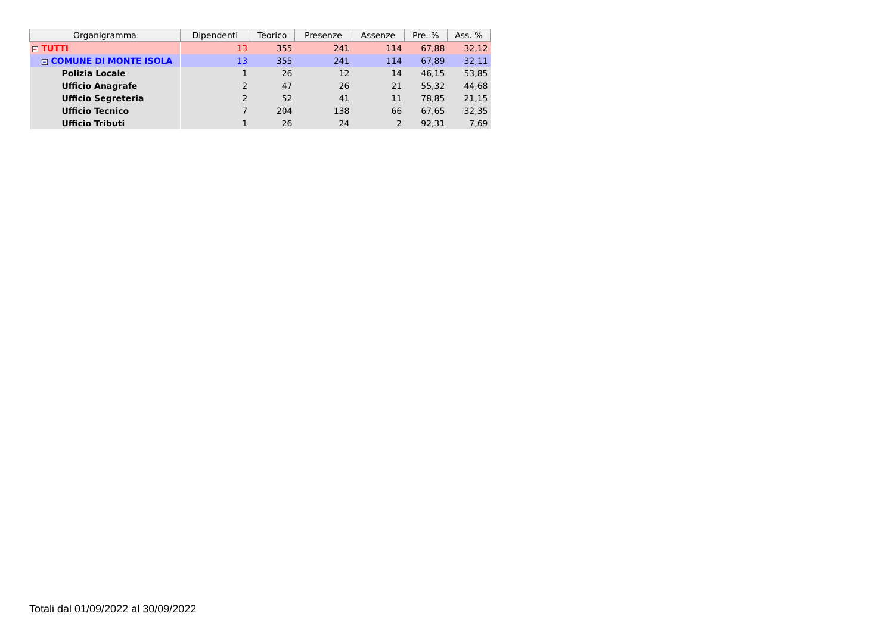| Organigramma | Dipendenti | Teorico | Presenze | Assenze | Pre. % | Ass. % |
| --- | --- | --- | --- | --- | --- | --- |
| − TUTTI | 13 | 355 | 241 | 114 | 67,88 | 32,12 |
| − COMUNE DI MONTE ISOLA | 13 | 355 | 241 | 114 | 67,89 | 32,11 |
| Polizia Locale | 1 | 26 | 12 | 14 | 46,15 | 53,85 |
| Ufficio Anagrafe | 2 | 47 | 26 | 21 | 55,32 | 44,68 |
| Ufficio Segreteria | 2 | 52 | 41 | 11 | 78,85 | 21,15 |
| Ufficio Tecnico | 7 | 204 | 138 | 66 | 67,65 | 32,35 |
| Ufficio Tributi | 1 | 26 | 24 | 2 | 92,31 | 7,69 |
Totali dal 01/09/2022 al 30/09/2022